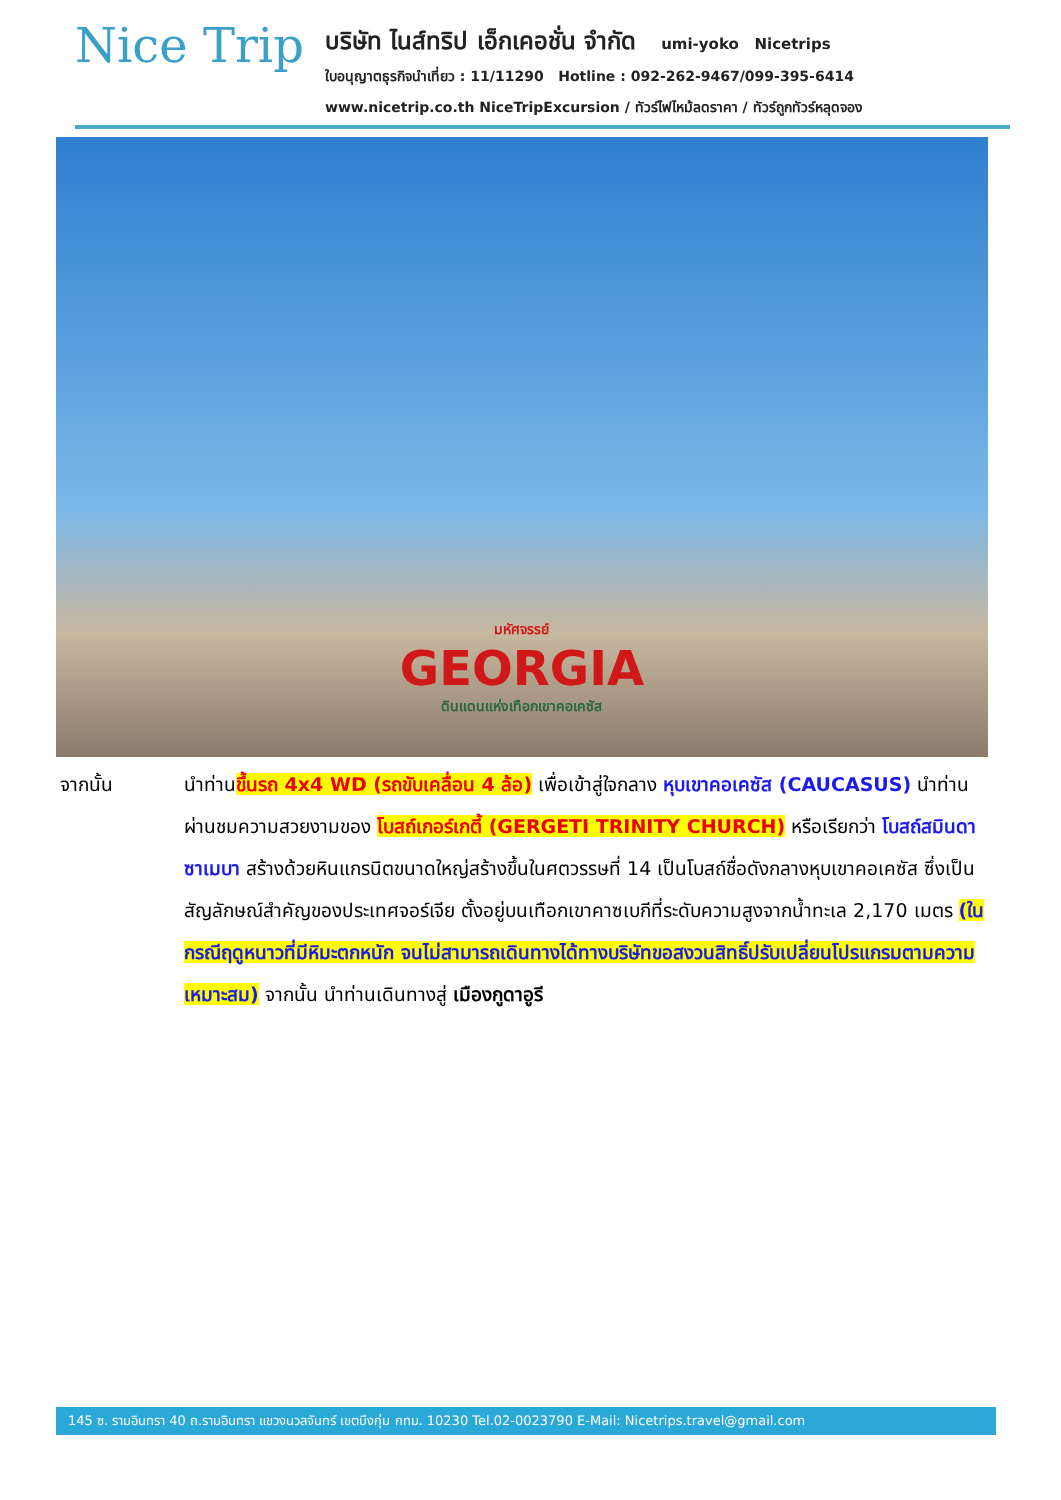Nice Trip
บริษัท ไนส์ทริป เอ็กเคอชั่น จำกัด umi-yoko Nicetrips
ใบอนุญาตธุรกิจนำเที่ยว : 11/11290 Hotline : 092-262-9467/099-395-6414
www.nicetrip.co.th NiceTripExcursion / ทัวร์ไฟไหม้ลดราคา / ทัวร์ถูกทัวร์หลุดจอง
มหัศจรรย์
GEORGIA
ดินแดนแห่งเทือกเขาคอเคซัส
จากนั้น นำท่านขึ้นรถ 4x4 WD (รถขับเคลื่อน 4 ล้อ) เพื่อเข้าสู่ใจกลาง หุบเขาคอเคซัส (CAUCASUS) นำท่านผ่านชมความสวยงามของ โบสถ์เกอร์เกตี้ (GERGETI TRINITY CHURCH) หรือเรียกว่า โบสถ์สมินดา ซาเมบา สร้างด้วยหินแกรนิตขนาดใหญ่สร้างขึ้นในศตวรรษที่ 14 เป็นโบสถ์ชื่อดังกลางหุบเขาคอเคซัส ซึ่งเป็นสัญลักษณ์สำคัญของประเทศจอร์เจีย ตั้งอยู่บนเทือกเขาคาซเบกีที่ระดับความสูงจากน้ำทะเล 2,170 เมตร (ในกรณีฤดูหนาวที่มีหิมะตกหนัก จนไม่สามารถเดินทางได้ทางบริษัทขอสงวนสิทธิ์ปรับเปลี่ยนโปรแกรมตามความเหมาะสม) จากนั้น นำท่านเดินทางสู่ เมืองกูดาอูรี
145 ซ. รามอินทรา 40 ถ.รามอินทรา แขวงนวลจันทร์ เขตบึงกุ่ม กทม. 10230 Tel.02-0023790 E-Mail: Nicetrips.travel@gmail.com